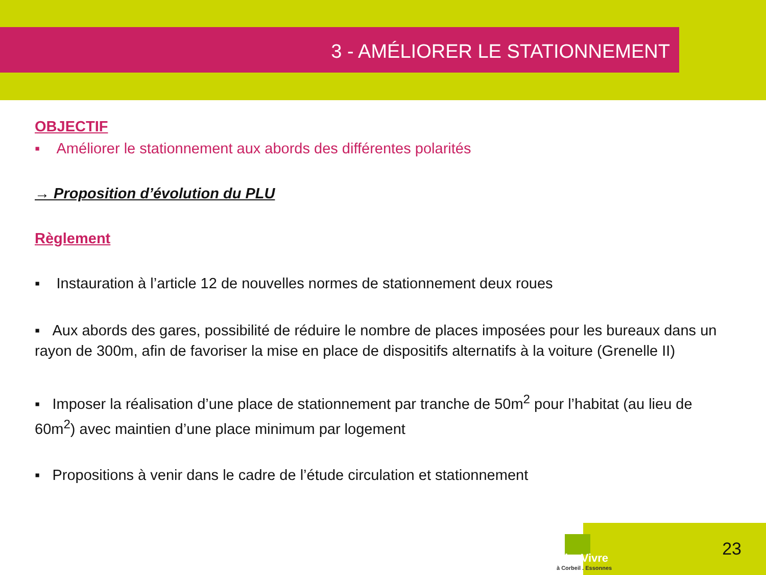3 - AMÉLIORER LE STATIONNEMENT
OBJECTIF
▪ Améliorer le stationnement aux abords des différentes polarités
→ Proposition d’évolution du PLU
Règlement
▪ Instauration à l’article 12 de nouvelles normes de stationnement deux roues
▪ Aux abords des gares, possibilité de réduire le nombre de places imposées pour les bureaux dans un rayon de 300m, afin de favoriser la mise en place de dispositifs alternatifs à la voiture (Grenelle II)
▪ Imposer la réalisation d’une place de stationnement par tranche de 50m<sup>2</sup> pour l’habitat (au lieu de 60m<sup>2</sup>) avec maintien d’une place minimum par logement
▪ Propositions à venir dans le cadre de l’étude circulation et stationnement
BienVivre
à Corbeil . Essonnes
23